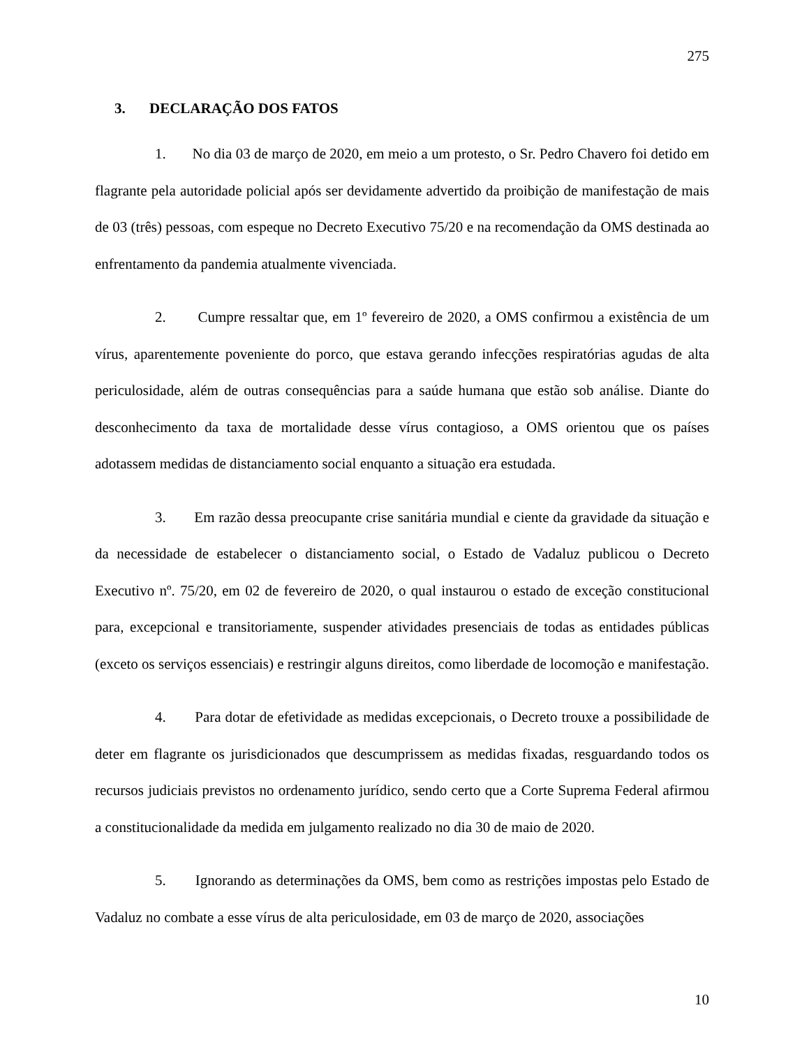275
3. DECLARAÇÃO DOS FATOS
1. No dia 03 de março de 2020, em meio a um protesto, o Sr. Pedro Chavero foi detido em flagrante pela autoridade policial após ser devidamente advertido da proibição de manifestação de mais de 03 (três) pessoas, com espeque no Decreto Executivo 75/20 e na recomendação da OMS destinada ao enfrentamento da pandemia atualmente vivenciada.
2. Cumpre ressaltar que, em 1º fevereiro de 2020, a OMS confirmou a existência de um vírus, aparentemente poveniente do porco, que estava gerando infecções respiratórias agudas de alta periculosidade, além de outras consequências para a saúde humana que estão sob análise. Diante do desconhecimento da taxa de mortalidade desse vírus contagioso, a OMS orientou que os países adotassem medidas de distanciamento social enquanto a situação era estudada.
3. Em razão dessa preocupante crise sanitária mundial e ciente da gravidade da situação e da necessidade de estabelecer o distanciamento social, o Estado de Vadaluz publicou o Decreto Executivo nº. 75/20, em 02 de fevereiro de 2020, o qual instaurou o estado de exceção constitucional para, excepcional e transitoriamente, suspender atividades presenciais de todas as entidades públicas (exceto os serviços essenciais) e restringir alguns direitos, como liberdade de locomoção e manifestação.
4. Para dotar de efetividade as medidas excepcionais, o Decreto trouxe a possibilidade de deter em flagrante os jurisdicionados que descumprissem as medidas fixadas, resguardando todos os recursos judiciais previstos no ordenamento jurídico, sendo certo que a Corte Suprema Federal afirmou a constitucionalidade da medida em julgamento realizado no dia 30 de maio de 2020.
5. Ignorando as determinações da OMS, bem como as restrições impostas pelo Estado de Vadaluz no combate a esse vírus de alta periculosidade, em 03 de março de 2020, associações
10